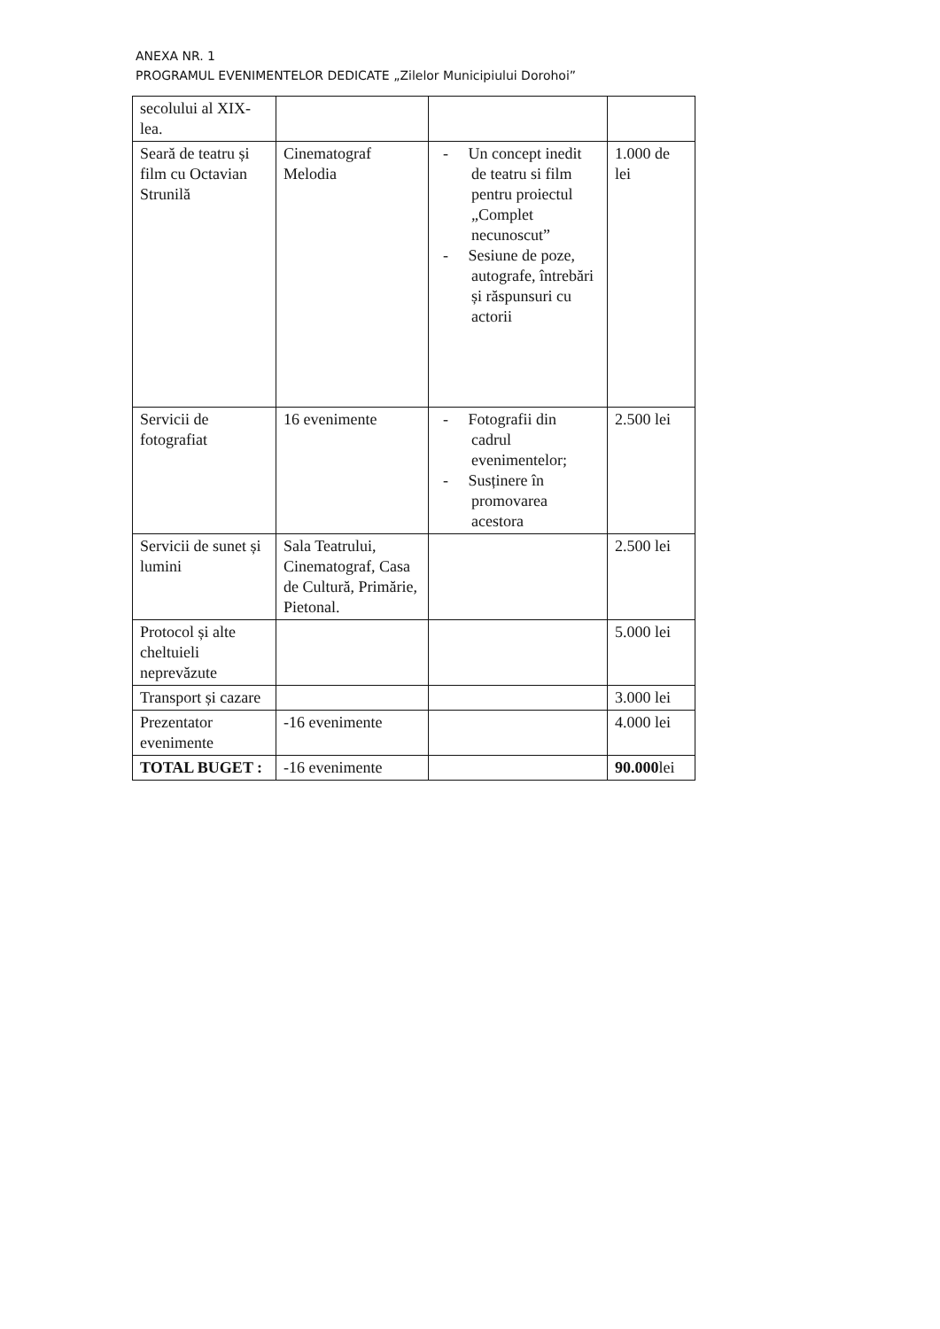ANEXA NR. 1
PROGRAMUL EVENIMENTELOR DEDICATE „Zilelor Municipiului Dorohoi”
| secolului al XIX-lea. | | | |
| Seară de teatru și film cu Octavian Strunilă | Cinematograf Melodia | - Un concept inedit de teatru si film pentru proiectul „Complet necunoscut” - Sesiune de poze, autografe, întrebări și răspunsuri cu actorii | 1.000 de lei |
| Servicii de fotografiat | 16 evenimente | - Fotografii din cadrul evenimentelor; - Susținere în promovarea acestora | 2.500 lei |
| Servicii de sunet și lumini | Sala Teatrului, Cinematograf, Casa de Cultură, Primărie, Pietonal. | | 2.500 lei |
| Protocol și alte cheltuieli neprevăzute | | | 5.000 lei |
| Transport și cazare | | | 3.000 lei |
| Prezentator evenimente | -16 evenimente | | 4.000 lei |
| TOTAL BUGET : | -16 evenimente | | 90.000 lei |